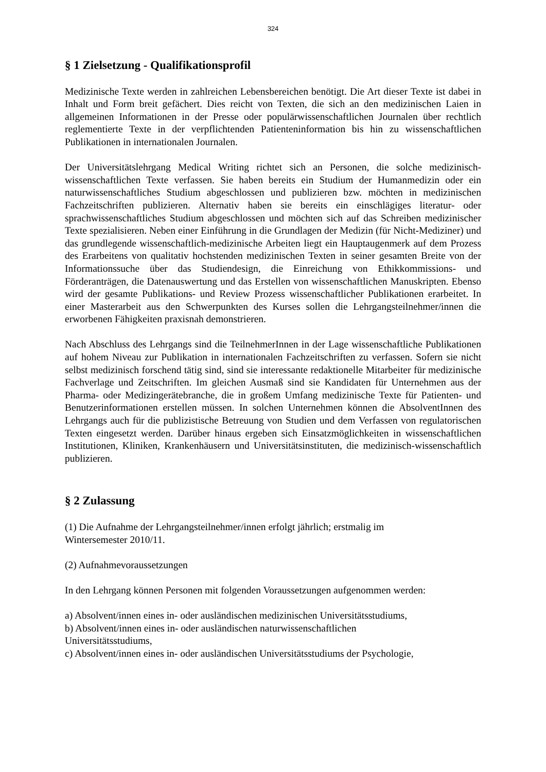324
§ 1 Zielsetzung - Qualifikationsprofil
Medizinische Texte werden in zahlreichen Lebensbereichen benötigt. Die Art dieser Texte ist dabei in Inhalt und Form breit gefächert. Dies reicht von Texten, die sich an den medizinischen Laien in allgemeinen Informationen in der Presse oder populärwissenschaftlichen Journalen über rechtlich reglementierte Texte in der verpflichtenden Patienteninformation bis hin zu wissenschaftlichen Publikationen in internationalen Journalen.
Der Universitätslehrgang Medical Writing richtet sich an Personen, die solche medizinisch-wissenschaftlichen Texte verfassen. Sie haben bereits ein Studium der Humanmedizin oder ein naturwissenschaftliches Studium abgeschlossen und publizieren bzw. möchten in medizinischen Fachzeitschriften publizieren. Alternativ haben sie bereits ein einschlägiges literatur- oder sprachwissenschaftliches Studium abgeschlossen und möchten sich auf das Schreiben medizinischer Texte spezialisieren. Neben einer Einführung in die Grundlagen der Medizin (für Nicht-Mediziner) und das grundlegende wissenschaftlich-medizinische Arbeiten liegt ein Hauptaugenmerk auf dem Prozess des Erarbeitens von qualitativ hochstenden medizinischen Texten in seiner gesamten Breite von der Informationssuche über das Studiendesign, die Einreichung von Ethikkommissions- und Förderanträgen, die Datenauswertung und das Erstellen von wissenschaftlichen Manuskripten. Ebenso wird der gesamte Publikations- und Review Prozess wissenschaftlicher Publikationen erarbeitet. In einer Masterarbeit aus den Schwerpunkten des Kurses sollen die Lehrgangsteilnehmer/innen die erworbenen Fähigkeiten praxisnah demonstrieren.
Nach Abschluss des Lehrgangs sind die TeilnehmerInnen in der Lage wissenschaftliche Publikationen auf hohem Niveau zur Publikation in internationalen Fachzeitschriften zu verfassen. Sofern sie nicht selbst medizinisch forschend tätig sind, sind sie interessante redaktionelle Mitarbeiter für medizinische Fachverlage und Zeitschriften. Im gleichen Ausmaß sind sie Kandidaten für Unternehmen aus der Pharma- oder Medizingerätebranche, die in großem Umfang medizinische Texte für Patienten- und Benutzerinformationen erstellen müssen. In solchen Unternehmen können die AbsolventInnen des Lehrgangs auch für die publizistische Betreuung von Studien und dem Verfassen von regulatorischen Texten eingesetzt werden. Darüber hinaus ergeben sich Einsatzmöglichkeiten in wissenschaftlichen Institutionen, Kliniken, Krankenhäusern und Universitätsinstituten, die medizinisch-wissenschaftlich publizieren.
§ 2 Zulassung
(1) Die Aufnahme der Lehrgangsteilnehmer/innen erfolgt jährlich; erstmalig im
Wintersemester 2010/11.
(2) Aufnahmevoraussetzungen
In den Lehrgang können Personen mit folgenden Voraussetzungen aufgenommen werden:
a) Absolvent/innen eines in- oder ausländischen medizinischen Universitätsstudiums,
b) Absolvent/innen eines in- oder ausländischen naturwissenschaftlichen
Universitätsstudiums,
c) Absolvent/innen eines in- oder ausländischen Universitätsstudiums der Psychologie,